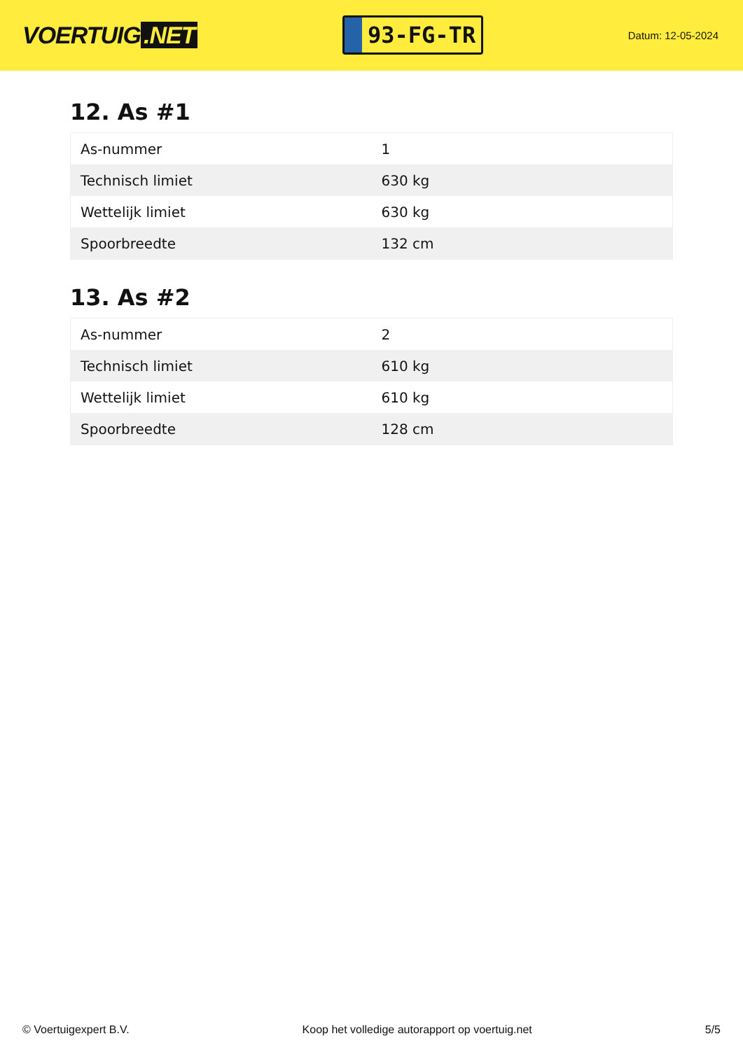VOERTUIG.NET
93-FG-TR
Datum: 12-05-2024
12. As #1
| As-nummer | 1 |
| Technisch limiet | 630 kg |
| Wettelijk limiet | 630 kg |
| Spoorbreedte | 132 cm |
13. As #2
| As-nummer | 2 |
| Technisch limiet | 610 kg |
| Wettelijk limiet | 610 kg |
| Spoorbreedte | 128 cm |
© Voertuigexpert B.V. Koop het volledige autorapport op voertuig.net 5/5